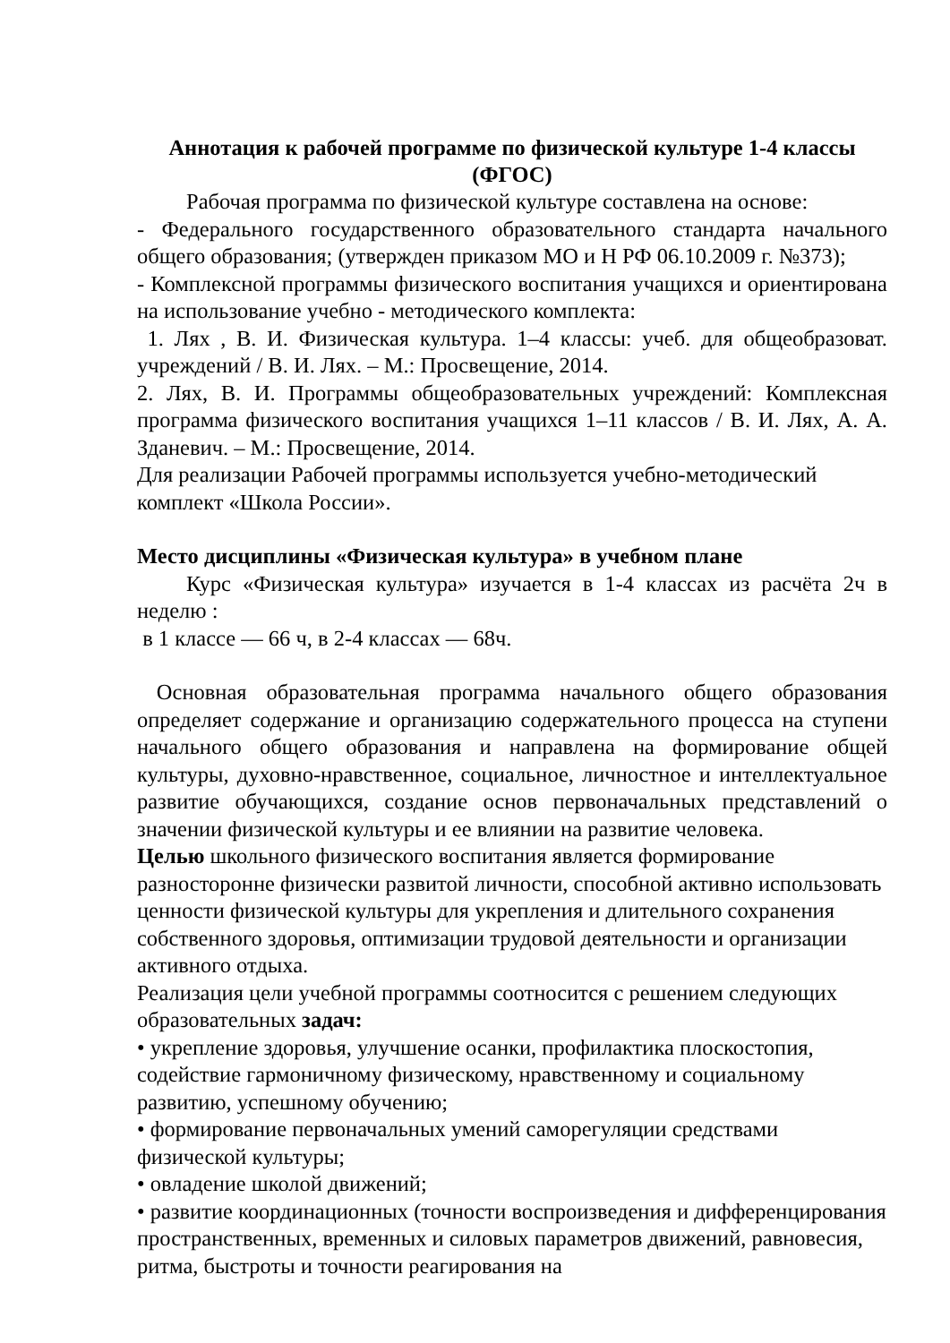Аннотация к рабочей программе по физической культуре 1-4 классы (ФГОС)
Рабочая программа по физической культуре составлена на основе:
- Федерального государственного образовательного стандарта начального общего образования; (утвержден приказом МО и Н РФ 06.10.2009 г. №373);
- Комплексной программы физического воспитания учащихся и ориентирована на использование учебно - методического комплекта:
1. Лях , В. И. Физическая культура. 1–4 классы: учеб. для общеобразоват. учреждений / В. И. Лях. – М.: Просвещение, 2014.
2. Лях, В. И. Программы общеобразовательных учреждений: Комплексная программа физического воспитания учащихся 1–11 классов / В. И. Лях, А. А. Зданевич. – М.: Просвещение, 2014.
Для реализации Рабочей программы используется учебно-методический комплект «Школа России».
Место дисциплины «Физическая культура» в учебном плане
Курс «Физическая культура» изучается в 1-4 классах из расчёта 2ч в неделю :
в 1 классе — 66 ч, в 2-4 классах — 68ч.
Основная образовательная программа начального общего образования определяет содержание и организацию содержательного процесса на ступени начального общего образования и направлена на формирование общей культуры, духовно-нравственное, социальное, личностное и интеллектуальное развитие обучающихся, создание основ первоначальных представлений о значении физической культуры и ее влиянии на развитие человека.
Целью школьного физического воспитания является формирование разносторонне физически развитой личности, способной активно использовать ценности физической культуры для укрепления и длительного сохранения собственного здоровья, оптимизации трудовой деятельности и организации активного отдыха.
Реализация цели учебной программы соотносится с решением следующих образовательных задач:
• укрепление здоровья, улучшение осанки, профилактика плоскостопия, содействие гармоничному физическому, нравственному и социальному развитию, успешному обучению;
• формирование первоначальных умений саморегуляции средствами физической культуры;
• овладение школой движений;
• развитие координационных (точности воспроизведения и дифференцирования пространственных, временных и силовых параметров движений, равновесия, ритма, быстроты и точности реагирования на